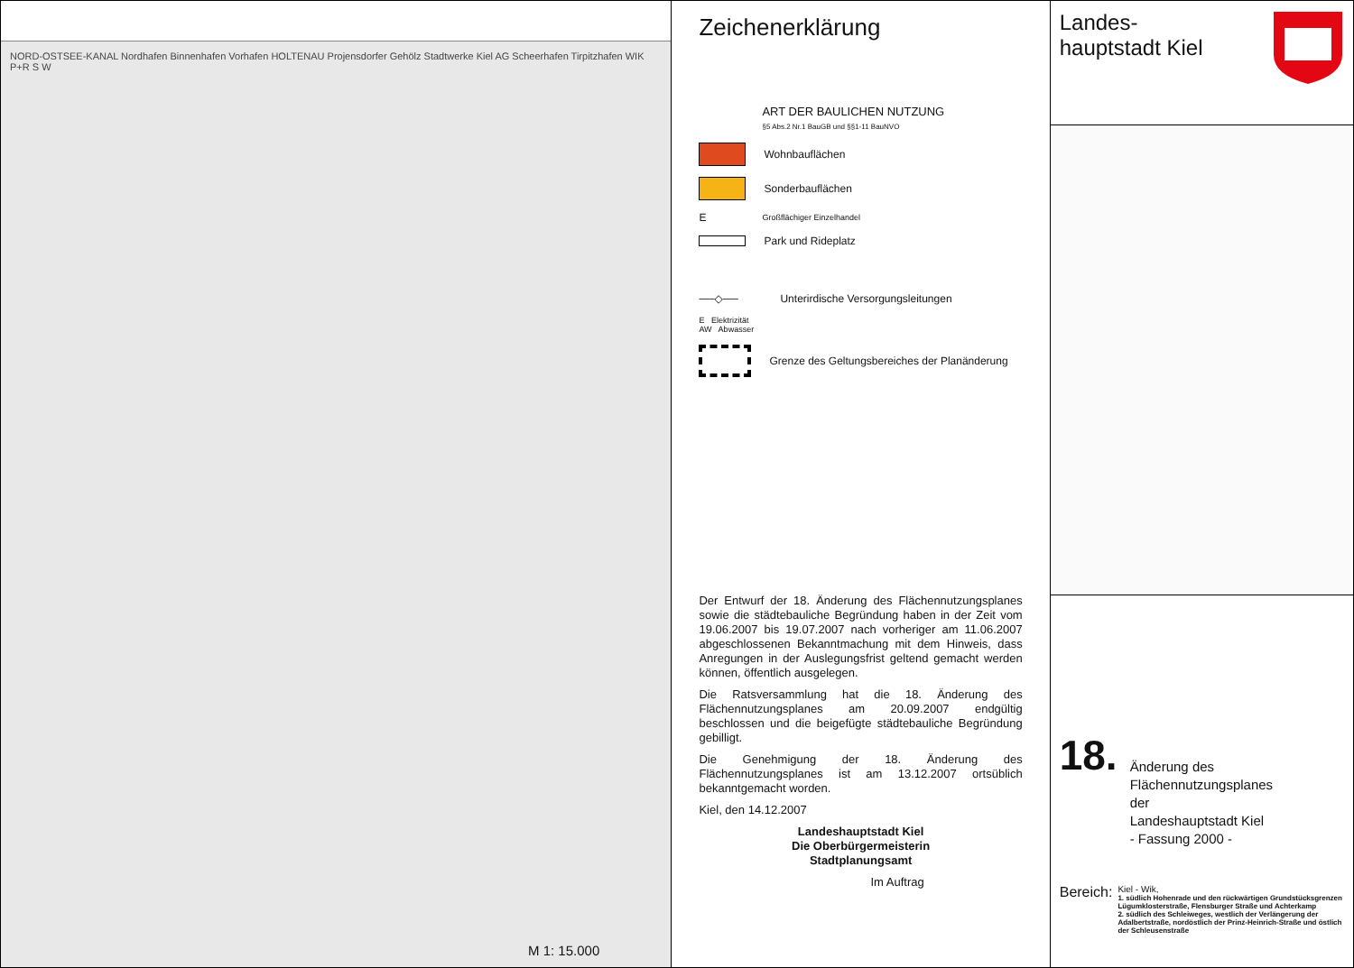NORD-OSTSEE-KANAL Nordhafen Binnenhafen Vorhafen HOLTENAU Projensdorfer Gehölz Stadtwerke Kiel AG Scheerhafen Tirpitzhafen WIK P+R S W
M 1: 15.000
Zeichenerklärung
ART DER BAULICHEN NUTZUNG
§5 Abs.2 Nr.1 BauGB und §§1-11 BauNVO
Wohnbauflächen
Sonderbauflächen
E Großflächiger Einzelhandel
Park und Rideplatz
──◇── Unterirdische Versorgungsleitungen
E Elektrizität
AW Abwasser
Grenze des Geltungsbereiches der Planänderung
Der Entwurf der 18. Änderung des Flächennutzungsplanes sowie die städtebauliche Begründung haben in der Zeit vom 19.06.2007 bis 19.07.2007 nach vorheriger am 11.06.2007 abgeschlossenen Bekanntmachung mit dem Hinweis, dass Anregungen in der Auslegungsfrist geltend gemacht werden können, öffentlich ausgelegen.
Die Ratsversammlung hat die 18. Änderung des Flächennutzungsplanes am 20.09.2007 endgültig beschlossen und die beigefügte städtebauliche Begründung gebilligt.
Die Genehmigung der 18. Änderung des Flächennutzungsplanes ist am 13.12.2007 ortsüblich bekanntgemacht worden.
Kiel, den 14.12.2007
Landeshauptstadt Kiel
Die Oberbürgermeisterin
Stadtplanungsamt
Im Auftrag
Landes-
hauptstadt Kiel
18.
Änderung des
Flächennutzungsplanes
der
Landeshauptstadt Kiel
- Fassung 2000 -
Bereich:
Kiel - Wik,
1. südlich Hohenrade und den rückwärtigen Grundstücksgrenzen Lügumklosterstraße, Flensburger Straße und Achterkamp
2. südlich des Schleiweges, westlich der Verlängerung der Adalbertstraße, nordöstlich der Prinz-Heinrich-Straße und östlich der Schleusenstraße